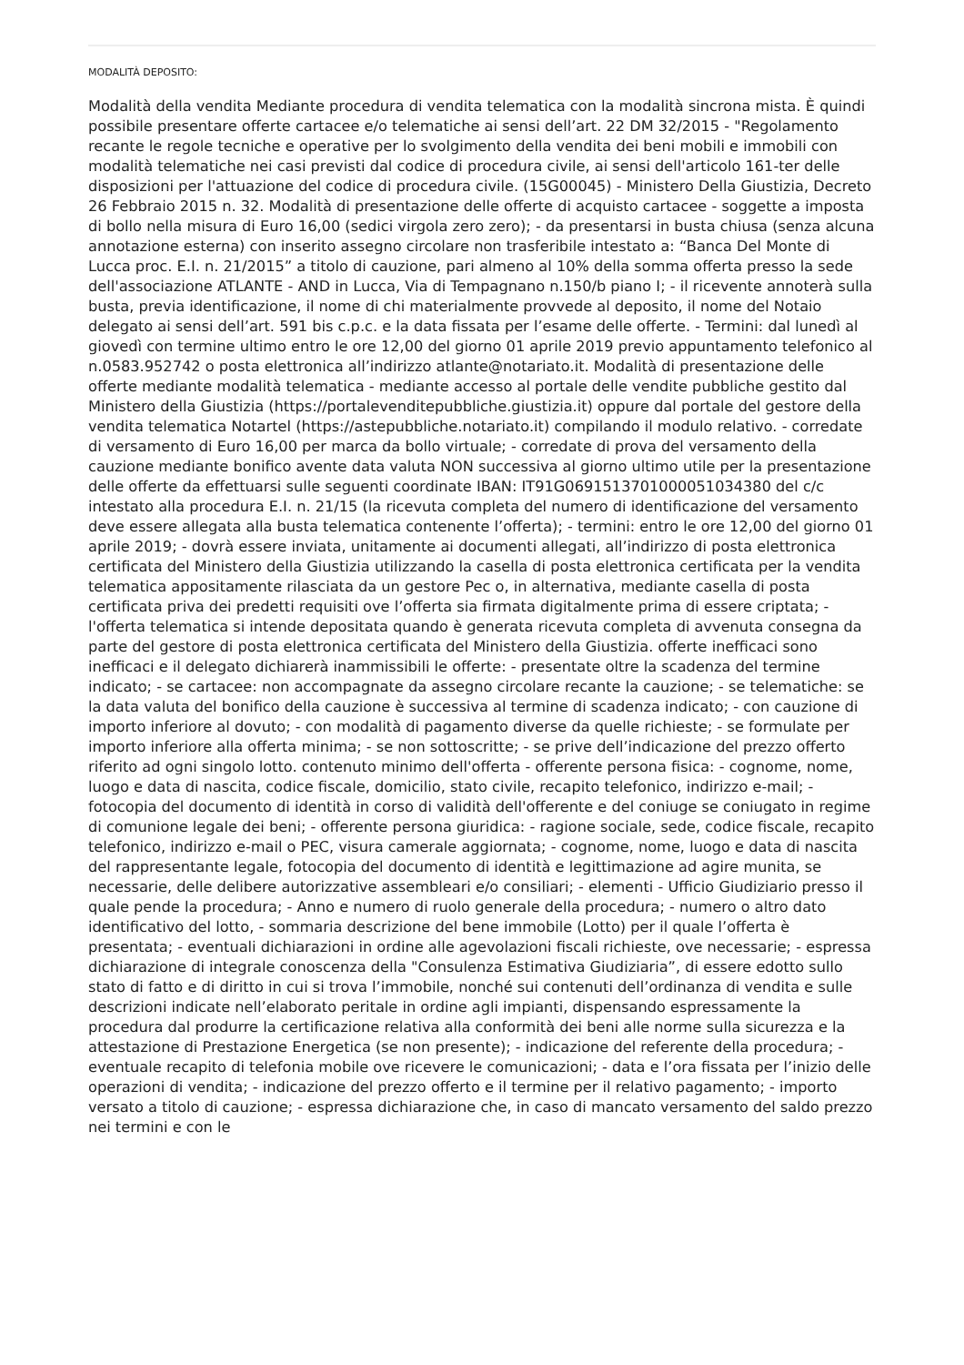MODALITÀ DEPOSITO:
Modalità della vendita Mediante procedura di vendita telematica con la modalità sincrona mista. È quindi possibile presentare offerte cartacee e/o telematiche ai sensi dell’art. 22 DM 32/2015 - "Regolamento recante le regole tecniche e operative per lo svolgimento della vendita dei beni mobili e immobili con modalità telematiche nei casi previsti dal codice di procedura civile, ai sensi dell'articolo 161-ter delle disposizioni per l'attuazione del codice di procedura civile. (15G00045) - Ministero Della Giustizia, Decreto 26 Febbraio 2015 n. 32. Modalità di presentazione delle offerte di acquisto cartacee - soggette a imposta di bollo nella misura di Euro 16,00 (sedici virgola zero zero); - da presentarsi in busta chiusa (senza alcuna annotazione esterna) con inserito assegno circolare non trasferibile intestato a: “Banca Del Monte di Lucca proc. E.I. n. 21/2015” a titolo di cauzione, pari almeno al 10% della somma offerta presso la sede dell'associazione ATLANTE - AND in Lucca, Via di Tempagnano n.150/b piano I; - il ricevente annoterà sulla busta, previa identificazione, il nome di chi materialmente provvede al deposito, il nome del Notaio delegato ai sensi dell’art. 591 bis c.p.c. e la data fissata per l’esame delle offerte. - Termini: dal lunedì al giovedì con termine ultimo entro le ore 12,00 del giorno 01 aprile 2019 previo appuntamento telefonico al n.0583.952742 o posta elettronica all’indirizzo atlante@notariato.it. Modalità di presentazione delle offerte mediante modalità telematica - mediante accesso al portale delle vendite pubbliche gestito dal Ministero della Giustizia (https://portalevenditepubbliche.giustizia.it) oppure dal portale del gestore della vendita telematica Notartel (https://astepubbliche.notariato.it) compilando il modulo relativo. - corredate di versamento di Euro 16,00 per marca da bollo virtuale; - corredate di prova del versamento della cauzione mediante bonifico avente data valuta NON successiva al giorno ultimo utile per la presentazione delle offerte da effettuarsi sulle seguenti coordinate IBAN: IT91G0691513701000051034380 del c/c intestato alla procedura E.I. n. 21/15 (la ricevuta completa del numero di identificazione del versamento deve essere allegata alla busta telematica contenente l’offerta); - termini: entro le ore 12,00 del giorno 01 aprile 2019; - dovrà essere inviata, unitamente ai documenti allegati, all’indirizzo di posta elettronica certificata del Ministero della Giustizia utilizzando la casella di posta elettronica certificata per la vendita telematica appositamente rilasciata da un gestore Pec o, in alternativa, mediante casella di posta certificata priva dei predetti requisiti ove l’offerta sia firmata digitalmente prima di essere criptata; - l'offerta telematica si intende depositata quando è generata ricevuta completa di avvenuta consegna da parte del gestore di posta elettronica certificata del Ministero della Giustizia. offerte inefficaci sono inefficaci e il delegato dichiarerà inammissibili le offerte: - presentate oltre la scadenza del termine indicato; - se cartacee: non accompagnate da assegno circolare recante la cauzione; - se telematiche: se la data valuta del bonifico della cauzione è successiva al termine di scadenza indicato; - con cauzione di importo inferiore al dovuto; - con modalità di pagamento diverse da quelle richieste; - se formulate per importo inferiore alla offerta minima; - se non sottoscritte; - se prive dell’indicazione del prezzo offerto riferito ad ogni singolo lotto. contenuto minimo dell'offerta - offerente persona fisica: - cognome, nome, luogo e data di nascita, codice fiscale, domicilio, stato civile, recapito telefonico, indirizzo e-mail; - fotocopia del documento di identità in corso di validità dell'offerente e del coniuge se coniugato in regime di comunione legale dei beni; - offerente persona giuridica: - ragione sociale, sede, codice fiscale, recapito telefonico, indirizzo e-mail o PEC, visura camerale aggiornata; - cognome, nome, luogo e data di nascita del rappresentante legale, fotocopia del documento di identità e legittimazione ad agire munita, se necessarie, delle delibere autorizzative assembleari e/o consiliari; - elementi - Ufficio Giudiziario presso il quale pende la procedura; - Anno e numero di ruolo generale della procedura; - numero o altro dato identificativo del lotto, - sommaria descrizione del bene immobile (Lotto) per il quale l’offerta è presentata; - eventuali dichiarazioni in ordine alle agevolazioni fiscali richieste, ove necessarie; - espressa dichiarazione di integrale conoscenza della "Consulenza Estimativa Giudiziaria”, di essere edotto sullo stato di fatto e di diritto in cui si trova l’immobile, nonché sui contenuti dell’ordinanza di vendita e sulle descrizioni indicate nell’elaborato peritale in ordine agli impianti, dispensando espressamente la procedura dal produrre la certificazione relativa alla conformità dei beni alle norme sulla sicurezza e la attestazione di Prestazione Energetica (se non presente); - indicazione del referente della procedura; - eventuale recapito di telefonia mobile ove ricevere le comunicazioni; - data e l’ora fissata per l’inizio delle operazioni di vendita; - indicazione del prezzo offerto e il termine per il relativo pagamento; - importo versato a titolo di cauzione; - espressa dichiarazione che, in caso di mancato versamento del saldo prezzo nei termini e con le